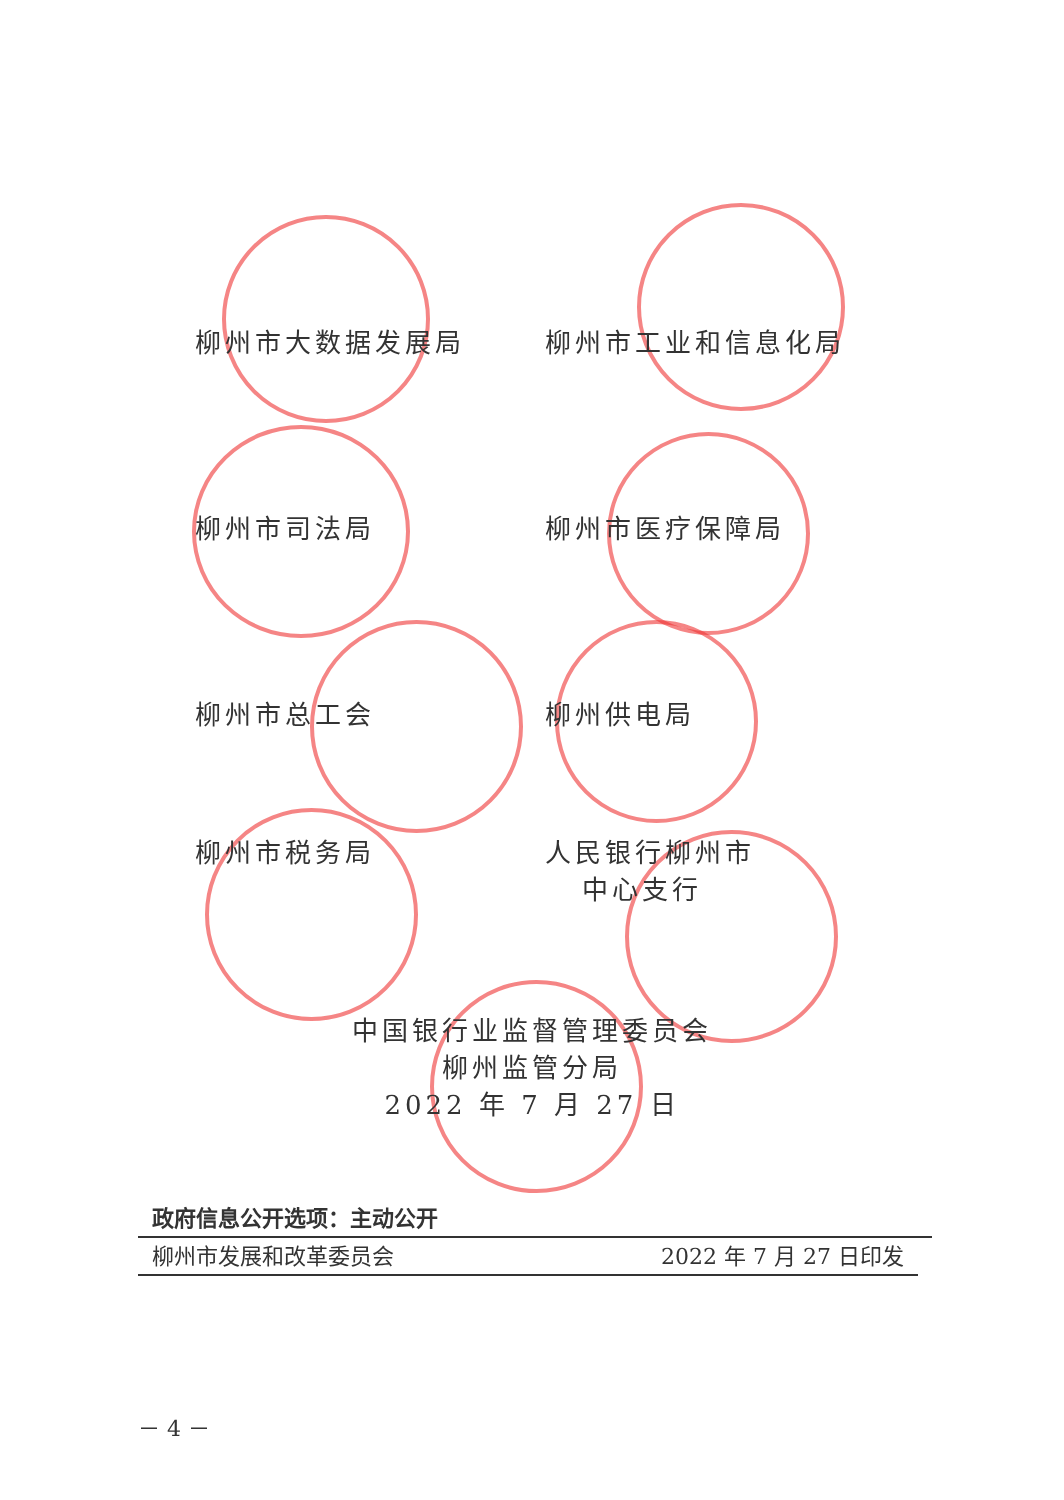柳州市大数据发展局 柳州市工业和信息化局
柳州市司法局 柳州市医疗保障局
柳州市总工会 柳州供电局
柳州市税务局 人民银行柳州市
中心支行
中国银行业监督管理委员会
柳州监管分局
2022 年 7 月 27 日
政府信息公开选项：主动公开
柳州市发展和改革委员会 2022 年 7 月 27 日印发
－ 4 －